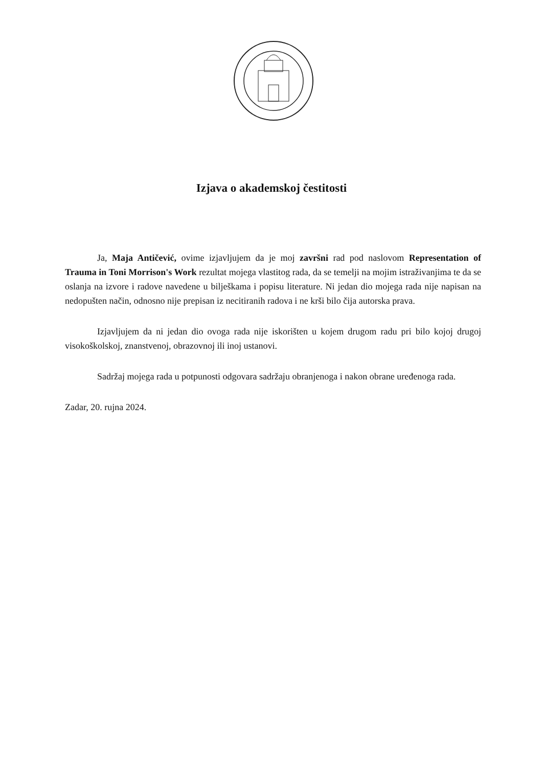Izjava o akademskoj čestitosti
Ja, Maja Antičević, ovime izjavljujem da je moj završni rad pod naslovom Representation of Trauma in Toni Morrison's Work rezultat mojega vlastitog rada, da se temelji na mojim istraživanjima te da se oslanja na izvore i radove navedene u bilješkama i popisu literature. Ni jedan dio mojega rada nije napisan na nedopušten način, odnosno nije prepisan iz necitiranih radova i ne krši bilo čija autorska prava.
Izjavljujem da ni jedan dio ovoga rada nije iskorišten u kojem drugom radu pri bilo kojoj drugoj visokoškolskoj, znanstvenoj, obrazovnoj ili inoj ustanovi.
Sadržaj mojega rada u potpunosti odgovara sadržaju obranjenoga i nakon obrane uređenoga rada.
Zadar, 20. rujna 2024.